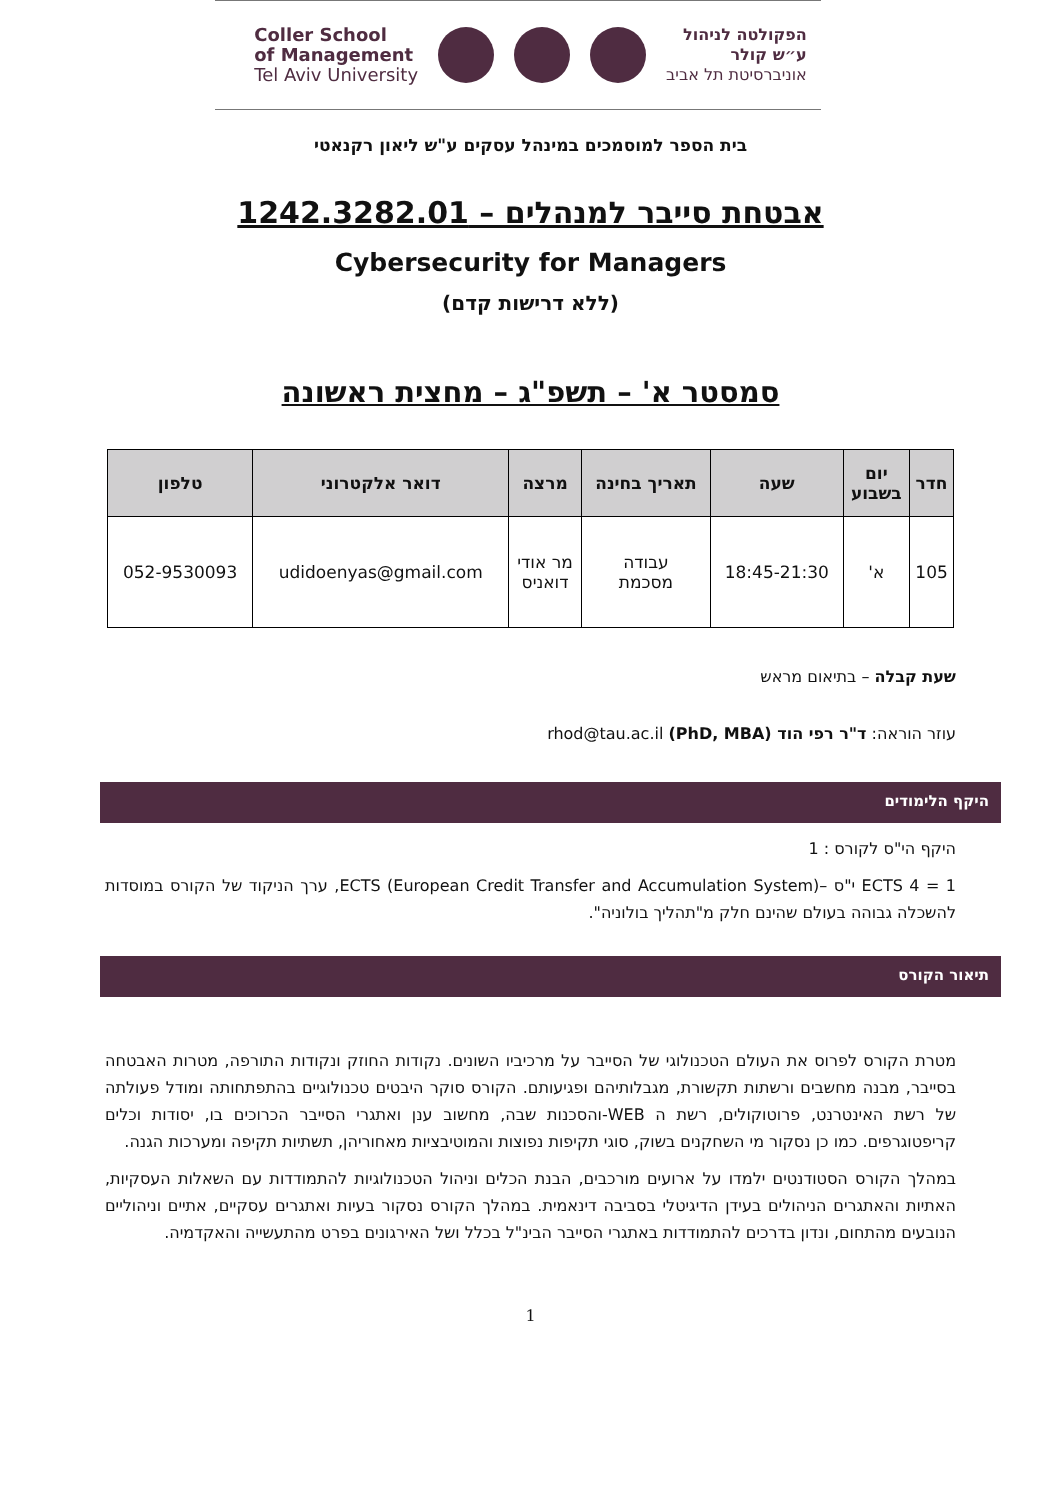Coller School
of Management
Tel Aviv University
הפקולטה לניהול
ע״ש קולר
אוניברסיטת תל אביב
בית הספר למוסמכים במינהל עסקים ע"ש ליאון רקנאטי
אבטחת סייבר למנהלים – 1242.3282.01
Cybersecurity for Managers
(ללא דרישות קדם)
סמסטר א' – תשפ"ג – מחצית ראשונה
| חדר | יום בשבוע | שעה | תאריך בחינה | מרצה | דואר אלקטרוני | טלפון |
| --- | --- | --- | --- | --- | --- | --- |
| 105 | א' | 18:45-21:30 | עבודה מסכמת | מר אודי דואניס | udidoenyas@gmail.com | 052-9530093 |
שעת קבלה – בתיאום מראש
עוזר הוראה: ד"ר רפי הוד (PhD, MBA) rhod@tau.ac.il
היקף הלימודים
היקף הי"ס לקורס : 1
1 = 4 ECTS י"ס –ECTS (European Credit Transfer and Accumulation System), ערך הניקוד של הקורס במוסדות להשכלה גבוהה בעולם שהינם חלק מ"תהליך בולוניה".
תיאור הקורס
מטרת הקורס לפרוס את העולם הטכנולוגי של הסייבר על מרכיביו השונים. נקודות החוזק ונקודות התורפה, מטרות האבטחה בסייבר, מבנה מחשבים ורשתות תקשורת, מגבלותיהם ופגיעותם. הקורס סוקר היבטים טכנולוגיים בהתפתחותה ומודל פעולתה של רשת האינטרנט, פרוטוקולים, רשת ה WEB-והסכנות שבה, מחשוב ענן ואתגרי הסייבר הכרוכים בו, יסודות וכלים קריפטוגרפים. כמו כן נסקור מי השחקנים בשוק, סוגי תקיפות נפוצות והמוטיבציות מאחוריהן, תשתיות תקיפה ומערכות הגנה.
במהלך הקורס הסטודנטים ילמדו על ארועים מורכבים, הבנת הכלים וניהול הטכנולוגיות להתמודדות עם השאלות העסקיות, האתיות והאתגרים הניהולים בעידן הדיגיטלי בסביבה דינאמית. במהלך הקורס נסקור בעיות ואתגרים עסקיים, אתיים וניהוליים הנובעים מהתחום, ונדון בדרכים להתמודדות באתגרי הסייבר הבינ"ל בכלל ושל האירגונים בפרט מהתעשייה והאקדמיה.
1